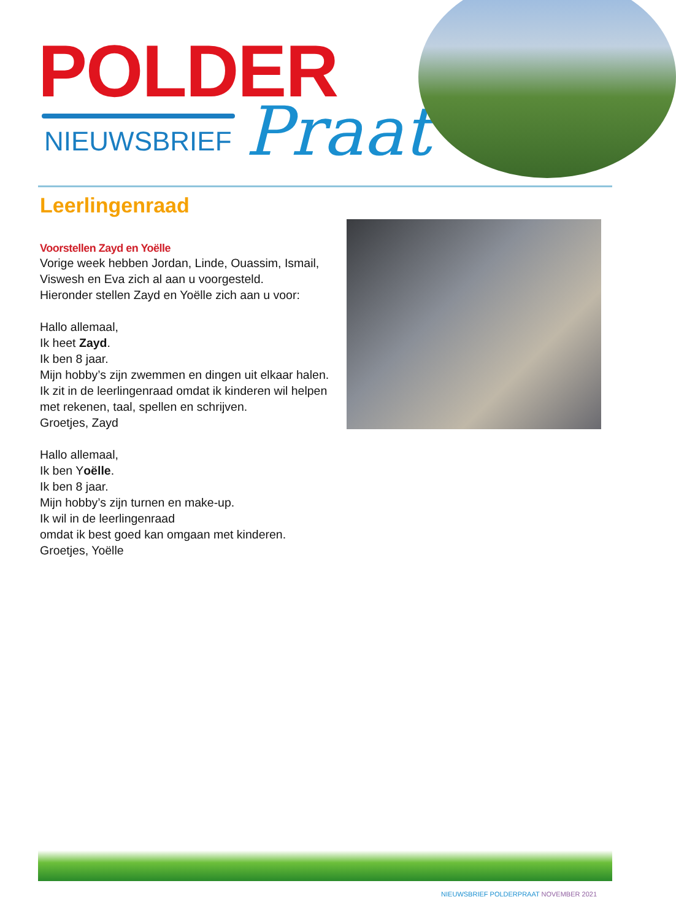POLDER
NIEUWSBRIEF
Praat
Leerlingenraad
Voorstellen Zayd en Yoëlle
Vorige week hebben Jordan, Linde, Ouassim, Ismail, Viswesh en Eva zich al aan u voorgesteld.
Hieronder stellen Zayd en Yoëlle zich aan u voor:
Hallo allemaal,
Ik heet Zayd.
Ik ben 8 jaar.
Mijn hobby’s zijn zwemmen en dingen uit elkaar halen.
Ik zit in de leerlingenraad omdat ik kinderen wil helpen met rekenen, taal, spellen en schrijven.
Groetjes, Zayd
Hallo allemaal,
Ik ben Yoëlle.
Ik ben 8 jaar.
Mijn hobby’s zijn turnen en make-up.
Ik wil in de leerlingenraad
omdat ik best goed kan omgaan met kinderen.
Groetjes, Yoëlle
NIEUWSBRIEF POLDERPRAAT NOVEMBER 2021